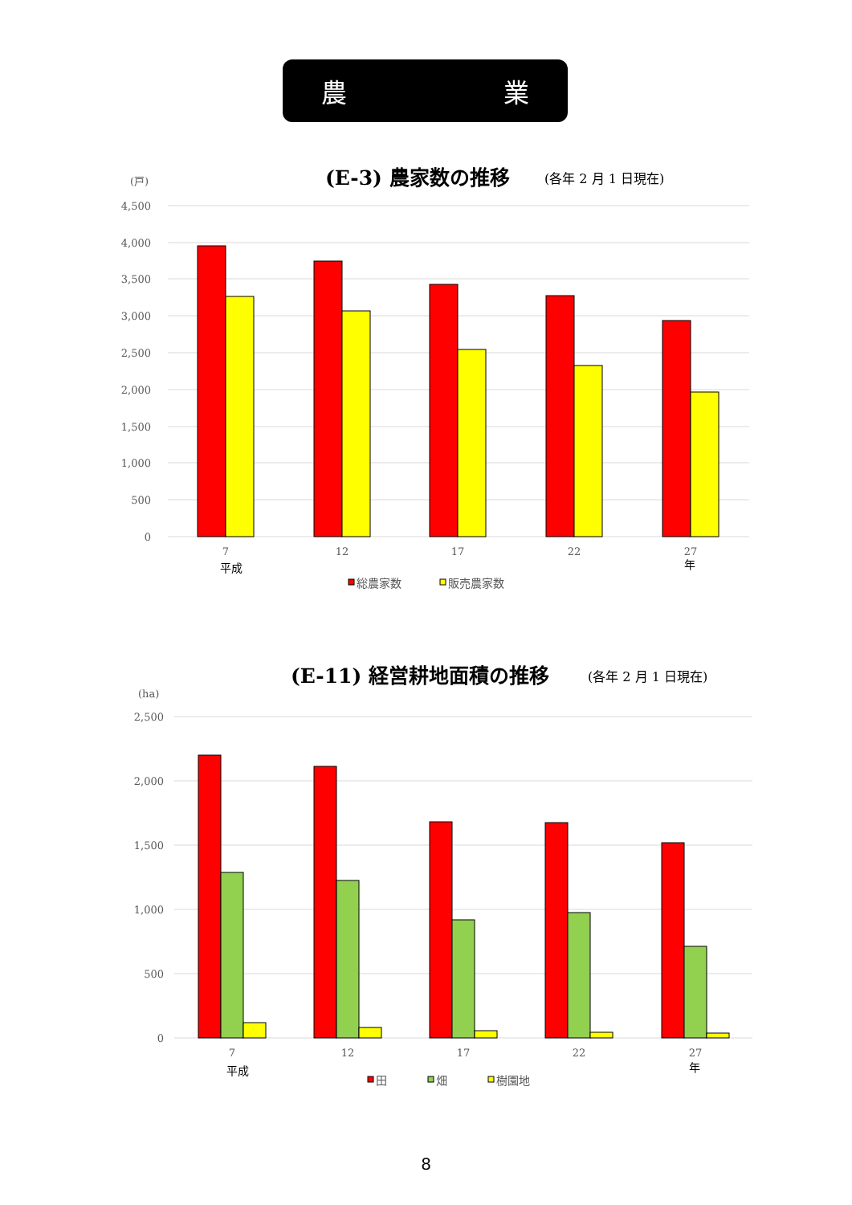農 業
(E-3) 農家数の推移
(各年 2 月 1 日現在)
(戸)
4,500
4,000
3,500
3,000
2,500
2,000
1,500
1,000
500
0
7
12
17
22
27
平成
年
総農家数
販売農家数
(E-11) 経営耕地面積の推移
(各年 2 月 1 日現在)
(ha)
2,500
2,000
1,500
1,000
500
0
7
12
17
22
27
平成
年
田
畑
樹園地
8